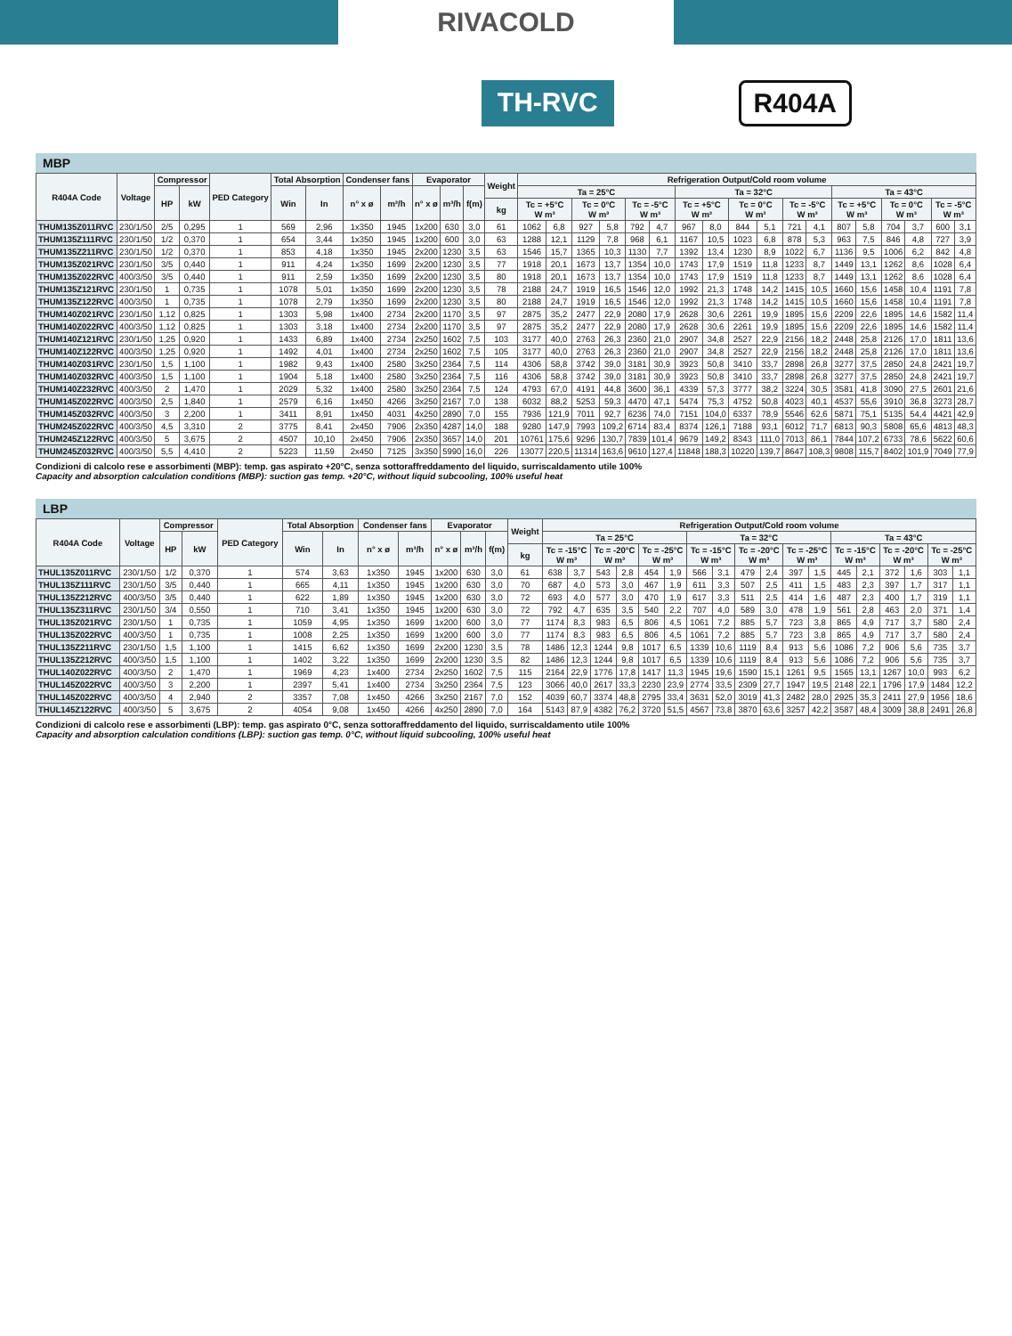RIVACOLD
TH-RVC R404A
MBP
| R404A Code | Voltage | Compressor | | PED Category | Total Absorption | | Condenser fans | | Evaporator | | | Weight | Refrigeration Output/Cold room volume | | | | | | | | | | | | | | | | | |
| --- | --- | --- | --- | --- | --- | --- | --- | --- | --- | --- | --- | --- | --- | --- | --- | --- | --- | --- | --- | --- | --- | --- | --- | --- | --- | --- | --- | --- | --- | --- |
| | | HP | kW | | Win | In | n° x ø | m³/h | n° x ø | m³/h | f(m) | | Ta = 25°C | | | | | | Ta = 32°C | | | | | | Ta = 43°C | | | | | |
| | | | | | | | | | | | | kg | Tc = +5°C W m³ | | Tc = 0°C W m³ | | Tc = -5°C W m³ | | Tc = +5°C W m³ | | Tc = 0°C W m³ | | Tc = -5°C W m³ | | Tc = +5°C W m³ | | Tc = 0°C W m³ | | Tc = -5°C W m³ | |
| THUM135Z011RVC | 230/1/50 | 2/5 | 0,295 | 1 | 569 | 2,96 | 1x350 | 1945 | 1x200 | 630 | 3,0 | 61 | 1062 | 6,8 | 927 | 5,8 | 792 | 4,7 | 967 | 8,0 | 844 | 5,1 | 721 | 4,1 | 807 | 5,8 | 704 | 3,7 | 600 | 3,1 |
| THUM135Z111RVC | 230/1/50 | 1/2 | 0,370 | 1 | 654 | 3,44 | 1x350 | 1945 | 1x200 | 600 | 3,0 | 63 | 1288 | 12,1 | 1129 | 7,8 | 968 | 6,1 | 1167 | 10,5 | 1023 | 6,8 | 878 | 5,3 | 963 | 7,5 | 846 | 4,8 | 727 | 3,9 |
| THUM135Z211RVC | 230/1/50 | 1/2 | 0,370 | 1 | 853 | 4,18 | 1x350 | 1945 | 2x200 | 1230 | 3,5 | 63 | 1546 | 15,7 | 1365 | 10,3 | 1130 | 7,7 | 1392 | 13,4 | 1230 | 8,9 | 1022 | 6,7 | 1136 | 9,5 | 1006 | 6,2 | 842 | 4,8 |
| THUM135Z021RVC | 230/1/50 | 3/5 | 0,440 | 1 | 911 | 4,24 | 1x350 | 1699 | 2x200 | 1230 | 3,5 | 77 | 1918 | 20,1 | 1673 | 13,7 | 1354 | 10,0 | 1743 | 17,9 | 1519 | 11,8 | 1233 | 8,7 | 1449 | 13,1 | 1262 | 8,6 | 1028 | 6,4 |
| THUM135Z022RVC | 400/3/50 | 3/5 | 0,440 | 1 | 911 | 2,59 | 1x350 | 1699 | 2x200 | 1230 | 3,5 | 80 | 1918 | 20,1 | 1673 | 13,7 | 1354 | 10,0 | 1743 | 17,9 | 1519 | 11,8 | 1233 | 8,7 | 1449 | 13,1 | 1262 | 8,6 | 1028 | 6,4 |
| THUM135Z121RVC | 230/1/50 | 1 | 0,735 | 1 | 1078 | 5,01 | 1x350 | 1699 | 2x200 | 1230 | 3,5 | 78 | 2188 | 24,7 | 1919 | 16,5 | 1546 | 12,0 | 1992 | 21,3 | 1748 | 14,2 | 1415 | 10,5 | 1660 | 15,6 | 1458 | 10,4 | 1191 | 7,8 |
| THUM135Z122RVC | 400/3/50 | 1 | 0,735 | 1 | 1078 | 2,79 | 1x350 | 1699 | 2x200 | 1230 | 3,5 | 80 | 2188 | 24,7 | 1919 | 16,5 | 1546 | 12,0 | 1992 | 21,3 | 1748 | 14,2 | 1415 | 10,5 | 1660 | 15,6 | 1458 | 10,4 | 1191 | 7,8 |
| THUM140Z021RVC | 230/1/50 | 1,12 | 0,825 | 1 | 1303 | 5,98 | 1x400 | 2734 | 2x200 | 1170 | 3,5 | 97 | 2875 | 35,2 | 2477 | 22,9 | 2080 | 17,9 | 2628 | 30,6 | 2261 | 19,9 | 1895 | 15,6 | 2209 | 22,6 | 1895 | 14,6 | 1582 | 11,4 |
| THUM140Z022RVC | 400/3/50 | 1,12 | 0,825 | 1 | 1303 | 3,18 | 1x400 | 2734 | 2x200 | 1170 | 3,5 | 97 | 2875 | 35,2 | 2477 | 22,9 | 2080 | 17,9 | 2628 | 30,6 | 2261 | 19,9 | 1895 | 15,6 | 2209 | 22,6 | 1895 | 14,6 | 1582 | 11,4 |
| THUM140Z121RVC | 230/1/50 | 1,25 | 0,920 | 1 | 1433 | 6,89 | 1x400 | 2734 | 2x250 | 1602 | 7,5 | 103 | 3177 | 40,0 | 2763 | 26,3 | 2360 | 21,0 | 2907 | 34,8 | 2527 | 22,9 | 2156 | 18,2 | 2448 | 25,8 | 2126 | 17,0 | 1811 | 13,6 |
| THUM140Z122RVC | 400/3/50 | 1,25 | 0,920 | 1 | 1492 | 4,01 | 1x400 | 2734 | 2x250 | 1602 | 7,5 | 105 | 3177 | 40,0 | 2763 | 26,3 | 2360 | 21,0 | 2907 | 34,8 | 2527 | 22,9 | 2156 | 18,2 | 2448 | 25,8 | 2126 | 17,0 | 1811 | 13,6 |
| THUM140Z031RVC | 230/1/50 | 1,5 | 1,100 | 1 | 1982 | 9,43 | 1x400 | 2580 | 3x250 | 2364 | 7,5 | 114 | 4306 | 58,8 | 3742 | 39,0 | 3181 | 30,9 | 3923 | 50,8 | 3410 | 33,7 | 2898 | 26,8 | 3277 | 37,5 | 2850 | 24,8 | 2421 | 19,7 |
| THUM140Z032RVC | 400/3/50 | 1,5 | 1,100 | 1 | 1904 | 5,18 | 1x400 | 2580 | 3x250 | 2364 | 7,5 | 116 | 4306 | 58,8 | 3742 | 39,0 | 3181 | 30,9 | 3923 | 50,8 | 3410 | 33,7 | 2898 | 26,8 | 3277 | 37,5 | 2850 | 24,8 | 2421 | 19,7 |
| THUM140Z232RVC | 400/3/50 | 2 | 1,470 | 1 | 2029 | 5,32 | 1x400 | 2580 | 3x250 | 2364 | 7,5 | 124 | 4793 | 67,0 | 4191 | 44,8 | 3600 | 36,1 | 4339 | 57,3 | 3777 | 38,2 | 3224 | 30,5 | 3581 | 41,8 | 3090 | 27,5 | 2601 | 21,6 |
| THUM145Z022RVC | 400/3/50 | 2,5 | 1,840 | 1 | 2579 | 6,16 | 1x450 | 4266 | 3x250 | 2167 | 7,0 | 138 | 6032 | 88,2 | 5253 | 59,3 | 4470 | 47,1 | 5474 | 75,3 | 4752 | 50,8 | 4023 | 40,1 | 4537 | 55,6 | 3910 | 36,8 | 3273 | 28,7 |
| THUM145Z032RVC | 400/3/50 | 3 | 2,200 | 1 | 3411 | 8,91 | 1x450 | 4031 | 4x250 | 2890 | 7,0 | 155 | 7936 | 121,9 | 7011 | 92,7 | 6236 | 74,0 | 7151 | 104,0 | 6337 | 78,9 | 5546 | 62,6 | 5871 | 75,1 | 5135 | 54,4 | 4421 | 42,9 |
| THUM245Z022RVC | 400/3/50 | 4,5 | 3,310 | 2 | 3775 | 8,41 | 2x450 | 7906 | 2x350 | 4287 | 14,0 | 188 | 9280 | 147,9 | 7993 | 109,2 | 6714 | 83,4 | 8374 | 126,1 | 7188 | 93,1 | 6012 | 71,7 | 6813 | 90,3 | 5808 | 65,6 | 4813 | 48,3 |
| THUM245Z122RVC | 400/3/50 | 5 | 3,675 | 2 | 4507 | 10,10 | 2x450 | 7906 | 2x350 | 3657 | 14,0 | 201 | 10761 | 175,6 | 9296 | 130,7 | 7839 | 101,4 | 9679 | 149,2 | 8343 | 111,0 | 7013 | 86,1 | 7844 | 107,2 | 6733 | 78,6 | 5622 | 60,6 |
| THUM245Z032RVC | 400/3/50 | 5,5 | 4,410 | 2 | 5223 | 11,59 | 2x450 | 7125 | 3x350 | 5990 | 16,0 | 226 | 13077 | 220,5 | 11314 | 163,6 | 9610 | 127,4 | 11848 | 188,3 | 10220 | 139,7 | 8647 | 108,3 | 9808 | 115,7 | 8402 | 101,9 | 7049 | 77,9 |
Condizioni di calcolo rese e assorbimenti (MBP): temp. gas aspirato +20°C, senza sottoraffreddamento del liquido, surriscaldamento utile 100%
Capacity and absorption calculation conditions (MBP): suction gas temp. +20°C, without liquid subcooling, 100% useful heat
LBP
| R404A Code | Voltage | Compressor | | PED Category | Total Absorption | | Condenser fans | | Evaporator | | | Weight | Refrigeration Output/Cold room volume | | | | | | | | | | | | | | | | | |
| --- | --- | --- | --- | --- | --- | --- | --- | --- | --- | --- | --- | --- | --- | --- | --- | --- | --- | --- | --- | --- | --- | --- | --- | --- | --- | --- | --- | --- | --- | --- |
| | | HP | kW | | Win | In | n° x ø | m³/h | n° x ø | m³/h | f(m) | | Ta = 25°C | | | | | | Ta = 32°C | | | | | | Ta = 43°C | | | | | |
| | | | | | | | | | | | | kg | Tc = -15°C W m³ | | Tc = -20°C W m³ | | Tc = -25°C W m³ | | Tc = -15°C W m³ | | Tc = -20°C W m³ | | Tc = -25°C W m³ | | Tc = -15°C W m³ | | Tc = -20°C W m³ | | Tc = -25°C W m³ | |
| THUL135Z011RVC | 230/1/50 | 1/2 | 0,370 | 1 | 574 | 3,63 | 1x350 | 1945 | 1x200 | 630 | 3,0 | 61 | 638 | 3,7 | 543 | 2,8 | 454 | 1,9 | 566 | 3,1 | 479 | 2,4 | 397 | 1,5 | 445 | 2,1 | 372 | 1,6 | 303 | 1,1 |
| THUL135Z111RVC | 230/1/50 | 3/5 | 0,440 | 1 | 665 | 4,11 | 1x350 | 1945 | 1x200 | 630 | 3,0 | 70 | 687 | 4,0 | 573 | 3,0 | 467 | 1,9 | 611 | 3,3 | 507 | 2,5 | 411 | 1,5 | 483 | 2,3 | 397 | 1,7 | 317 | 1,1 |
| THUL135Z212RVC | 400/3/50 | 3/5 | 0,440 | 1 | 622 | 1,89 | 1x350 | 1945 | 1x200 | 630 | 3,0 | 72 | 693 | 4,0 | 577 | 3,0 | 470 | 1,9 | 617 | 3,3 | 511 | 2,5 | 414 | 1,6 | 487 | 2,3 | 400 | 1,7 | 319 | 1,1 |
| THUL135Z311RVC | 230/1/50 | 3/4 | 0,550 | 1 | 710 | 3,41 | 1x350 | 1945 | 1x200 | 630 | 3,0 | 72 | 792 | 4,7 | 635 | 3,5 | 540 | 2,2 | 707 | 4,0 | 589 | 3,0 | 478 | 1,9 | 561 | 2,8 | 463 | 2,0 | 371 | 1,4 |
| THUL135Z021RVC | 230/1/50 | 1 | 0,735 | 1 | 1059 | 4,95 | 1x350 | 1699 | 1x200 | 600 | 3,0 | 77 | 1174 | 8,3 | 983 | 6,5 | 806 | 4,5 | 1061 | 7,2 | 885 | 5,7 | 723 | 3,8 | 865 | 4,9 | 717 | 3,7 | 580 | 2,4 |
| THUL135Z022RVC | 400/3/50 | 1 | 0,735 | 1 | 1008 | 2,25 | 1x350 | 1699 | 1x200 | 600 | 3,0 | 77 | 1174 | 8,3 | 983 | 6,5 | 806 | 4,5 | 1061 | 7,2 | 885 | 5,7 | 723 | 3,8 | 865 | 4,9 | 717 | 3,7 | 580 | 2,4 |
| THUL135Z211RVC | 230/1/50 | 1,5 | 1,100 | 1 | 1415 | 6,62 | 1x350 | 1699 | 2x200 | 1230 | 3,5 | 78 | 1486 | 12,3 | 1244 | 9,8 | 1017 | 6,5 | 1339 | 10,6 | 1119 | 8,4 | 913 | 5,6 | 1086 | 7,2 | 906 | 5,6 | 735 | 3,7 |
| THUL135Z212RVC | 400/3/50 | 1,5 | 1,100 | 1 | 1402 | 3,22 | 1x350 | 1699 | 2x200 | 1230 | 3,5 | 82 | 1486 | 12,3 | 1244 | 9,8 | 1017 | 6,5 | 1339 | 10,6 | 1119 | 8,4 | 913 | 5,6 | 1086 | 7,2 | 906 | 5,6 | 735 | 3,7 |
| THUL140Z022RVC | 400/3/50 | 2 | 1,470 | 1 | 1969 | 4,23 | 1x400 | 2734 | 2x250 | 1602 | 7,5 | 115 | 2164 | 22,9 | 1776 | 17,8 | 1417 | 11,3 | 1945 | 19,6 | 1590 | 15,1 | 1261 | 9,5 | 1565 | 13,1 | 1267 | 10,0 | 993 | 6,2 |
| THUL145Z022RVC | 400/3/50 | 3 | 2,200 | 1 | 2397 | 5,41 | 1x400 | 2734 | 3x250 | 2364 | 7,5 | 123 | 3066 | 40,0 | 2617 | 33,3 | 2230 | 23,9 | 2774 | 33,5 | 2309 | 27,7 | 1947 | 19,5 | 2148 | 22,1 | 1796 | 17,9 | 1484 | 12,2 |
| THUL145Z022RVC | 400/3/50 | 4 | 2,940 | 2 | 3357 | 7,08 | 1x450 | 4266 | 3x250 | 2167 | 7,0 | 152 | 4039 | 60,7 | 3374 | 48,8 | 2795 | 33,4 | 3631 | 52,0 | 3019 | 41,3 | 2482 | 28,0 | 2925 | 35,3 | 2411 | 27,9 | 1956 | 18,6 |
| THUL145Z122RVC | 400/3/50 | 5 | 3,675 | 2 | 4054 | 9,08 | 1x450 | 4266 | 4x250 | 2890 | 7,0 | 164 | 5143 | 87,9 | 4382 | 76,2 | 3720 | 51,5 | 4567 | 73,8 | 3870 | 63,6 | 3257 | 42,2 | 3587 | 48,4 | 3009 | 38,8 | 2491 | 26,8 |
Condizioni di calcolo rese e assorbimenti (LBP): temp. gas aspirato 0°C, senza sottoraffreddamento del liquido, surriscaldamento utile 100%
Capacity and absorption calculation conditions (LBP): suction gas temp. 0°C, without liquid subcooling, 100% useful heat